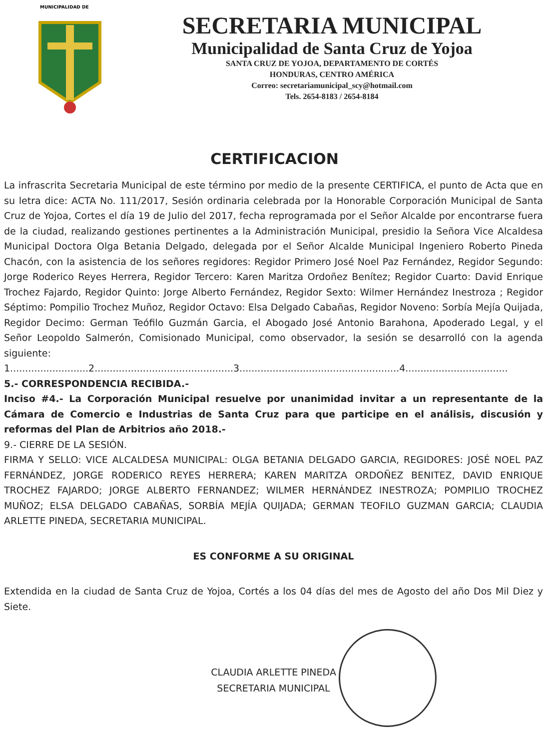MUNICIPALIDAD DE
SECRETARIA MUNICIPAL
Municipalidad de Santa Cruz de Yojoa
SANTA CRUZ DE YOJOA, DEPARTAMENTO DE CORTÉS
HONDURAS, CENTRO AMÉRICA
Correo: secretariamunicipal_scy@hotmail.com
Tels. 2654-8183 / 2654-8184
CERTIFICACION
La infrascrita Secretaria Municipal de este término por medio de la presente CERTIFICA, el punto de Acta que en su letra dice: ACTA No. 111/2017, Sesión ordinaria celebrada por la Honorable Corporación Municipal de Santa Cruz de Yojoa, Cortes el día 19 de Julio del 2017, fecha reprogramada por el Señor Alcalde por encontrarse fuera de la ciudad, realizando gestiones pertinentes a la Administración Municipal, presidio la Señora Vice Alcaldesa Municipal Doctora Olga Betania Delgado, delegada por el Señor Alcalde Municipal Ingeniero Roberto Pineda Chacón, con la asistencia de los señores regidores: Regidor Primero José Noel Paz Fernández, Regidor Segundo: Jorge Roderico Reyes Herrera, Regidor Tercero: Karen Maritza Ordoñez Benítez; Regidor Cuarto: David Enrique Trochez Fajardo, Regidor Quinto: Jorge Alberto Fernández, Regidor Sexto: Wilmer Hernández Inestroza ; Regidor Séptimo: Pompilio Trochez Muñoz, Regidor Octavo: Elsa Delgado Cabañas, Regidor Noveno: Sorbía Mejía Quijada, Regidor Decimo: German Teófilo Guzmán Garcia, el Abogado José Antonio Barahona, Apoderado Legal, y el Señor Leopoldo Salmerón, Comisionado Municipal, como observador, la sesión se desarrolló con la agenda siguiente:
1..........................2..............................................3.....................................................4..................................
5.- CORRESPONDENCIA RECIBIDA.-
Inciso #4.- La Corporación Municipal resuelve por unanimidad invitar a un representante de la Cámara de Comercio e Industrias de Santa Cruz para que participe en el análisis, discusión y reformas del Plan de Arbitrios año 2018.-
9.- CIERRE DE LA SESIÓN.
FIRMA Y SELLO: VICE ALCALDESA MUNICIPAL: OLGA BETANIA DELGADO GARCIA, REGIDORES: JOSÉ NOEL PAZ FERNÁNDEZ, JORGE RODERICO REYES HERRERA; KAREN MARITZA ORDOÑEZ BENITEZ, DAVID ENRIQUE TROCHEZ FAJARDO; JORGE ALBERTO FERNANDEZ; WILMER HERNÁNDEZ INESTROZA; POMPILIO TROCHEZ MUÑOZ; ELSA DELGADO CABAÑAS, SORBÍA MEJÍA QUIJADA; GERMAN TEOFILO GUZMAN GARCIA; CLAUDIA ARLETTE PINEDA, SECRETARIA MUNICIPAL.
ES CONFORME A SU ORIGINAL
Extendida en la ciudad de Santa Cruz de Yojoa, Cortés a los 04 días del mes de Agosto del año Dos Mil Diez y Siete.
CLAUDIA ARLETTE PINEDA
SECRETARIA MUNICIPAL